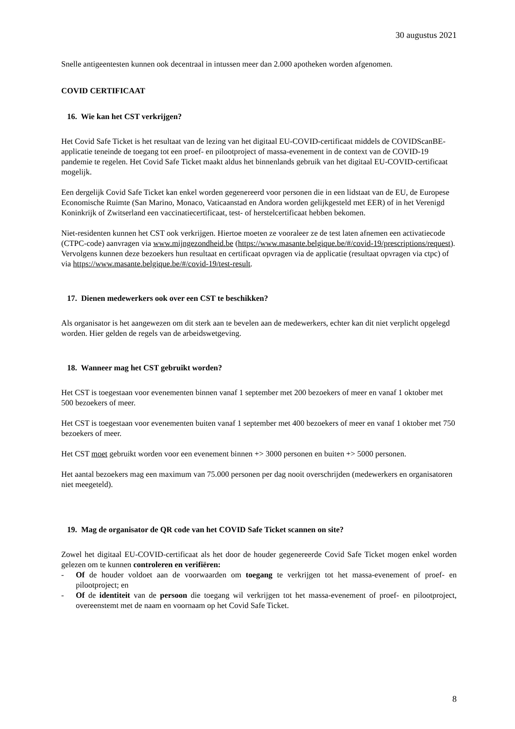30 augustus 2021
Snelle antigeentesten kunnen ook decentraal in intussen meer dan 2.000 apotheken worden afgenomen.
COVID CERTIFICAAT
16. Wie kan het CST verkrijgen?
Het Covid Safe Ticket is het resultaat van de lezing van het digitaal EU-COVID-certificaat middels de COVIDScanBE-applicatie teneinde de toegang tot een proef- en pilootproject of massa-evenement in de context van de COVID-19 pandemie te regelen. Het Covid Safe Ticket maakt aldus het binnenlands gebruik van het digitaal EU-COVID-certificaat mogelijk.
Een dergelijk Covid Safe Ticket kan enkel worden gegenereerd voor personen die in een lidstaat van de EU, de Europese Economische Ruimte (San Marino, Monaco, Vaticaanstad en Andora worden gelijkgesteld met EER) of in het Verenigd Koninkrijk of Zwitserland een vaccinatiecertificaat, test- of herstelcertificaat hebben bekomen.
Niet-residenten kunnen het CST ook verkrijgen. Hiertoe moeten ze vooraleer ze de test laten afnemen een activatiecode (CTPC-code) aanvragen via www.mijngezondheid.be (https://www.masante.belgique.be/#/covid-19/prescriptions/request). Vervolgens kunnen deze bezoekers hun resultaat en certificaat opvragen via de applicatie (resultaat opvragen via ctpc) of via https://www.masante.belgique.be/#/covid-19/test-result.
17. Dienen medewerkers ook over een CST te beschikken?
Als organisator is het aangewezen om dit sterk aan te bevelen aan de medewerkers, echter kan dit niet verplicht opgelegd worden. Hier gelden de regels van de arbeidswetgeving.
18. Wanneer mag het CST gebruikt worden?
Het CST is toegestaan voor evenementen binnen vanaf 1 september met 200 bezoekers of meer en vanaf 1 oktober met 500 bezoekers of meer.
Het CST is toegestaan voor evenementen buiten vanaf 1 september met 400 bezoekers of meer en vanaf 1 oktober met 750 bezoekers of meer.
Het CST moet gebruikt worden voor een evenement binnen +> 3000 personen en buiten +> 5000 personen.
Het aantal bezoekers mag een maximum van 75.000 personen per dag nooit overschrijden (medewerkers en organisatoren niet meegeteld).
19. Mag de organisator de QR code van het COVID Safe Ticket scannen on site?
Zowel het digitaal EU-COVID-certificaat als het door de houder gegenereerde Covid Safe Ticket mogen enkel worden gelezen om te kunnen controleren en verifiëren:
- Of de houder voldoet aan de voorwaarden om toegang te verkrijgen tot het massa-evenement of proef- en pilootproject; en
- Of de identiteit van de persoon die toegang wil verkrijgen tot het massa-evenement of proef- en pilootproject, overeenstemt met de naam en voornaam op het Covid Safe Ticket.
8